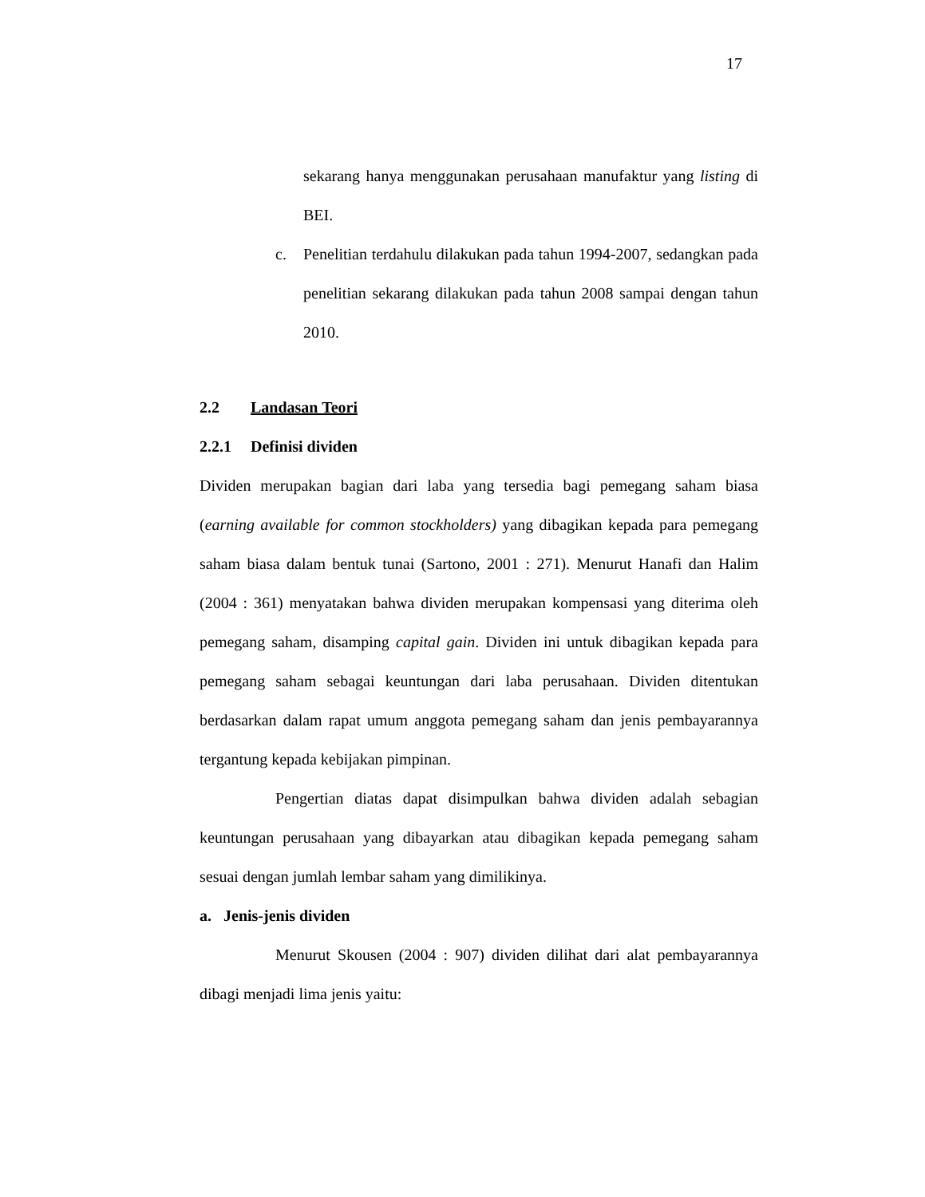17
sekarang hanya menggunakan perusahaan manufaktur yang listing di BEI.
c. Penelitian terdahulu dilakukan pada tahun 1994-2007, sedangkan pada penelitian sekarang dilakukan pada tahun 2008 sampai dengan tahun 2010.
2.2 Landasan Teori
2.2.1 Definisi dividen
Dividen merupakan bagian dari laba yang tersedia bagi pemegang saham biasa (earning available for common stockholders) yang dibagikan kepada para pemegang saham biasa dalam bentuk tunai (Sartono, 2001 : 271). Menurut Hanafi dan Halim (2004 : 361) menyatakan bahwa dividen merupakan kompensasi yang diterima oleh pemegang saham, disamping capital gain. Dividen ini untuk dibagikan kepada para pemegang saham sebagai keuntungan dari laba perusahaan. Dividen ditentukan berdasarkan dalam rapat umum anggota pemegang saham dan jenis pembayarannya tergantung kepada kebijakan pimpinan.
Pengertian diatas dapat disimpulkan bahwa dividen adalah sebagian keuntungan perusahaan yang dibayarkan atau dibagikan kepada pemegang saham sesuai dengan jumlah lembar saham yang dimilikinya.
a. Jenis-jenis dividen
Menurut Skousen (2004 : 907) dividen dilihat dari alat pembayarannya dibagi menjadi lima jenis yaitu: